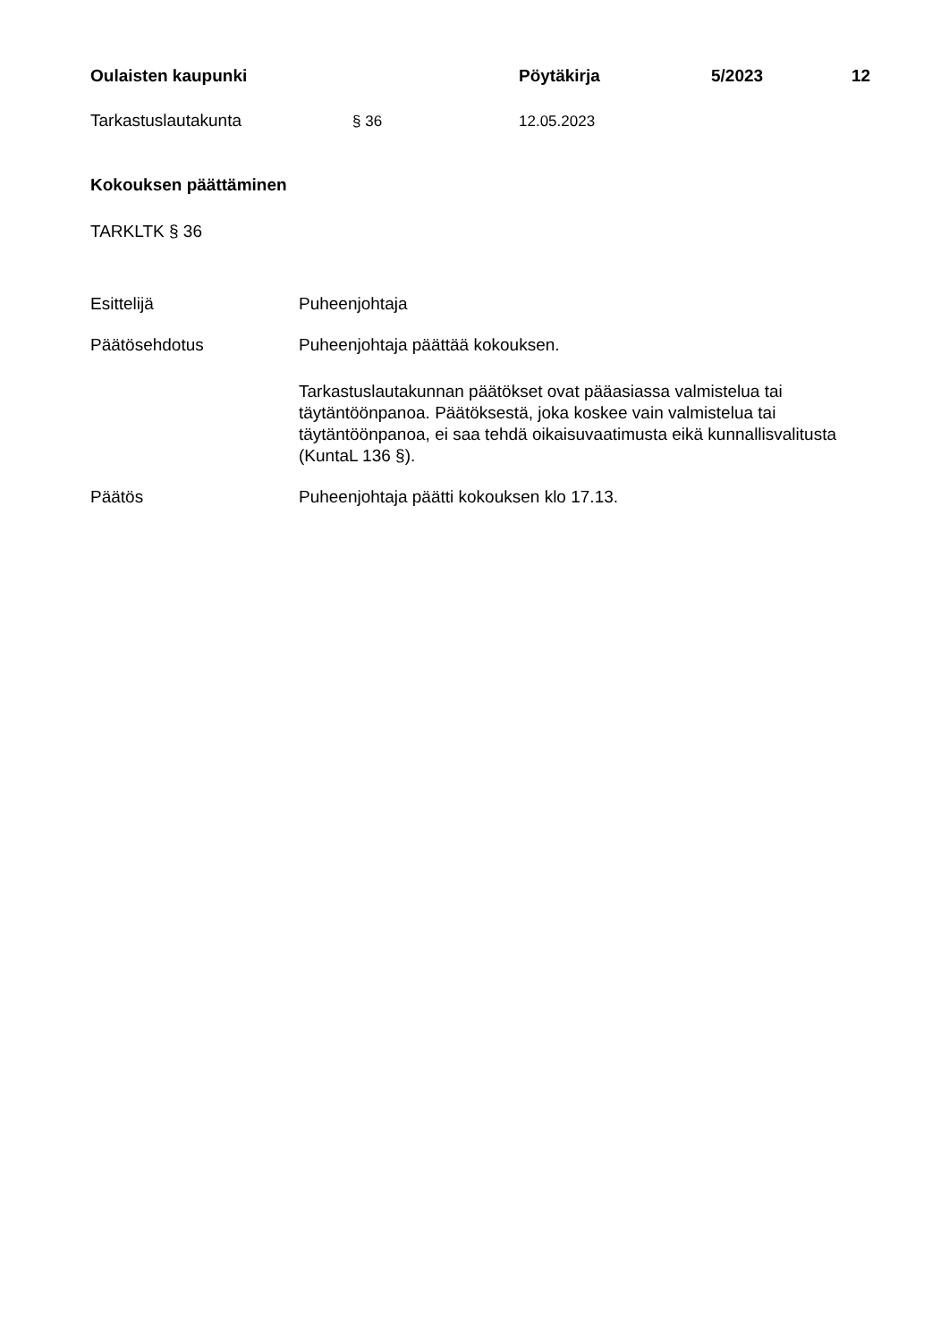Oulaisten kaupunki Pöytäkirja 5/2023 12
Tarkastuslautakunta § 36 12.05.2023
Kokouksen päättäminen
TARKLTK § 36
Esittelijä Puheenjohtaja
Päätösehdotus Puheenjohtaja päättää kokouksen.
Tarkastuslautakunnan päätökset ovat pääasiassa valmistelua tai täytäntöönpanoa. Päätöksestä, joka koskee vain valmistelua tai täytäntöönpanoa, ei saa tehdä oikaisuvaatimusta eikä kunnallisvalitusta (KuntaL 136 §).
Päätös Puheenjohtaja päätti kokouksen klo 17.13.